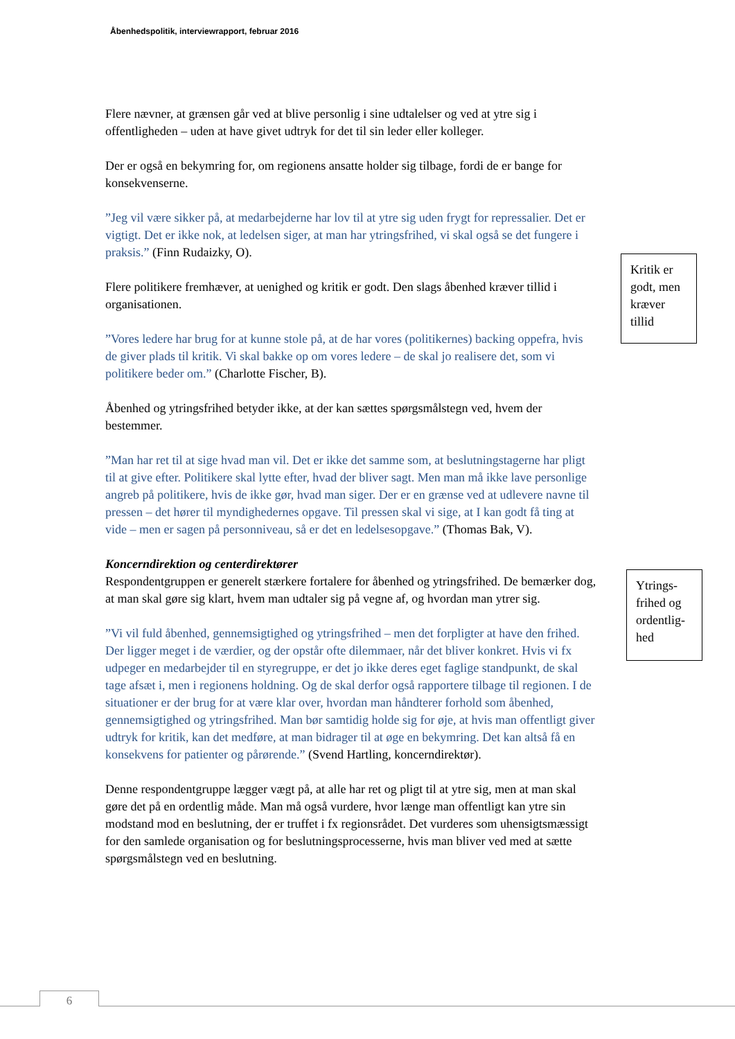Åbenhedspolitik, interviewrapport, februar 2016
Flere nævner, at grænsen går ved at blive personlig i sine udtalelser og ved at ytre sig i offentligheden – uden at have givet udtryk for det til sin leder eller kolleger.
Der er også en bekymring for, om regionens ansatte holder sig tilbage, fordi de er bange for konsekvenserne.
”Jeg vil være sikker på, at medarbejderne har lov til at ytre sig uden frygt for repressalier. Det er vigtigt. Det er ikke nok, at ledelsen siger, at man har ytringsfrihed, vi skal også se det fungere i praksis.” (Finn Rudaizky, O).
Flere politikere fremhæver, at uenighed og kritik er godt. Den slags åbenhed kræver tillid i organisationen.
”Vores ledere har brug for at kunne stole på, at de har vores (politikernes) backing oppefra, hvis de giver plads til kritik. Vi skal bakke op om vores ledere – de skal jo realisere det, som vi politikere beder om.” (Charlotte Fischer, B).
Åbenhed og ytringsfrihed betyder ikke, at der kan sættes spørgsmålstegn ved, hvem der bestemmer.
”Man har ret til at sige hvad man vil. Det er ikke det samme som, at beslutningstagerne har pligt til at give efter. Politikere skal lytte efter, hvad der bliver sagt. Men man må ikke lave personlige angreb på politikere, hvis de ikke gør, hvad man siger. Der er en grænse ved at udlevere navne til pressen – det hører til myndighedernes opgave. Til pressen skal vi sige, at I kan godt få ting at vide – men er sagen på personniveau, så er det en ledelsesopgave.” (Thomas Bak, V).
Koncerndirektion og centerdirektører
Respondentgruppen er generelt stærkere fortalere for åbenhed og ytringsfrihed. De bemærker dog, at man skal gøre sig klart, hvem man udtaler sig på vegne af, og hvordan man ytrer sig.
”Vi vil fuld åbenhed, gennemsigtighed og ytringsfrihed – men det forpligter at have den frihed. Der ligger meget i de værdier, og der opstår ofte dilemmaer, når det bliver konkret. Hvis vi fx udpeger en medarbejder til en styregruppe, er det jo ikke deres eget faglige standpunkt, de skal tage afsæt i, men i regionens holdning. Og de skal derfor også rapportere tilbage til regionen. I de situationer er der brug for at være klar over, hvordan man håndterer forhold som åbenhed, gennemsigtighed og ytringsfrihed. Man bør samtidig holde sig for øje, at hvis man offentligt giver udtryk for kritik, kan det medføre, at man bidrager til at øge en bekymring. Det kan altså få en konsekvens for patienter og pårørende.” (Svend Hartling, koncerndirektør).
Denne respondentgruppe lægger vægt på, at alle har ret og pligt til at ytre sig, men at man skal gøre det på en ordentlig måde. Man må også vurdere, hvor længe man offentligt kan ytre sin modstand mod en beslutning, der er truffet i fx regionsrådet. Det vurderes som uhensigtsmæssigt for den samlede organisation og for beslutningsprocesserne, hvis man bliver ved med at sætte spørgsmålstegn ved en beslutning.
Kritik er godt, men kræver tillid
Ytrings-frihed og ordentlig-hed
6